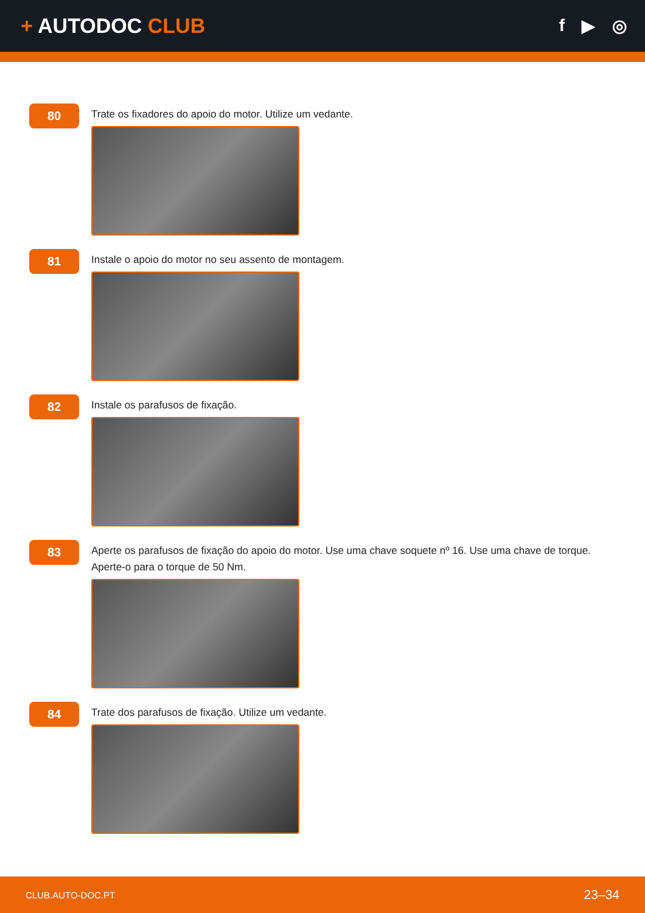+ AUTODOC CLUB
f ▶ ◎
80
Trate os fixadores do apoio do motor. Utilize um vedante.
81
Instale o apoio do motor no seu assento de montagem.
82
Instale os parafusos de fixação.
83
Aperte os parafusos de fixação do apoio do motor. Use uma chave soquete nº 16. Use uma chave de torque. Aperte-o para o torque de 50 Nm.
84
Trate dos parafusos de fixação. Utilize um vedante.
CLUB.AUTO-DOC.PT 23–34